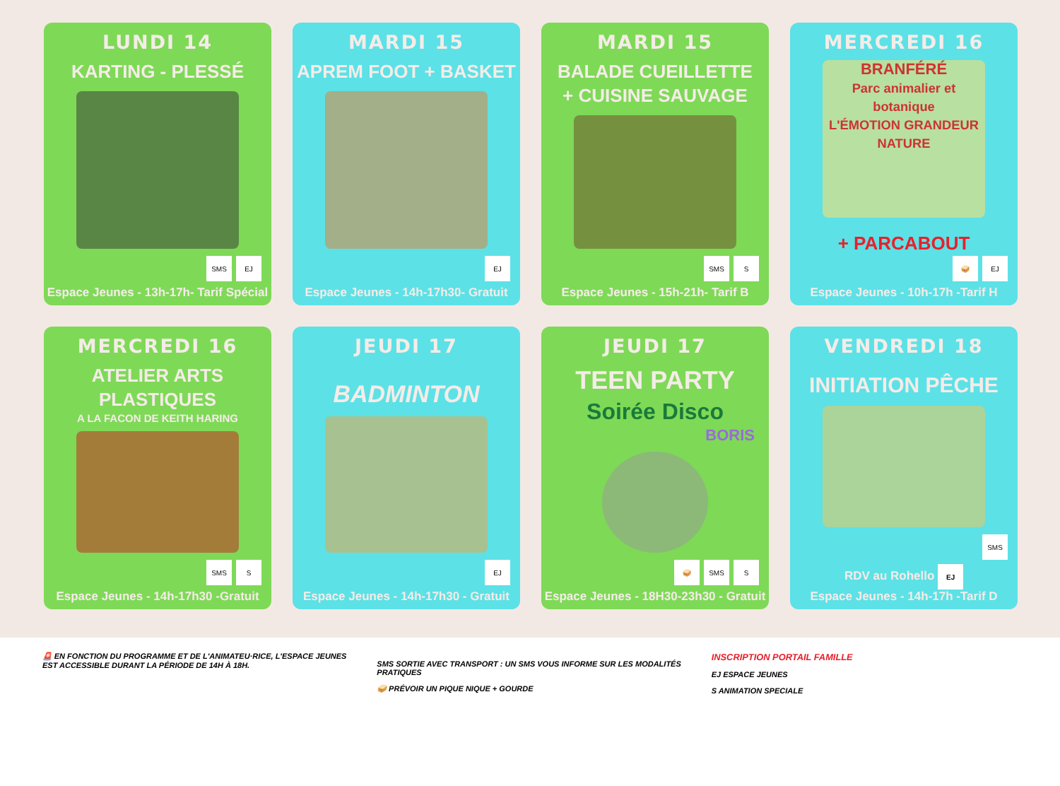LUNDI 14
KARTING - PLESSÉ
SMS EJ
Espace Jeunes - 13h-17h- Tarif Spécial
MARDI 15
APREM FOOT + BASKET
EJ
Espace Jeunes - 14h-17h30- Gratuit
MARDI 15
BALADE CUEILLETTE
+ CUISINE SAUVAGE
SMS S
Espace Jeunes - 15h-21h- Tarif B
MERCREDI 16
BRANFÉRÉ
Parc animalier et botanique
L'ÉMOTION GRANDEUR NATURE
+ PARCABOUT
🥪 EJ
Espace Jeunes - 10h-17h -Tarif H
MERCREDI 16
ATELIER ARTS
PLASTIQUES
A LA FACON DE KEITH HARING
SMS S
Espace Jeunes - 14h-17h30 -Gratuit
JEUDI 17
BADMINTON
EJ
Espace Jeunes - 14h-17h30 - Gratuit
JEUDI 17
TEEN PARTY
Soirée Disco
BORIS
🥪 SMS S
Espace Jeunes - 18H30-23h30 - Gratuit
VENDREDI 18
INITIATION PÊCHE
SMS
RDV au Rohello EJ
Espace Jeunes - 14h-17h -Tarif D
🚨 EN FONCTION DU PROGRAMME ET DE L'ANIMATEU·RICE, L'ESPACE JEUNES EST ACCESSIBLE DURANT LA PÉRIODE DE 14H À 18H.
SMS SORTIE AVEC TRANSPORT : UN SMS VOUS INFORME SUR LES MODALITÉS PRATIQUES
🥪 PRÉVOIR UN PIQUE NIQUE + GOURDE
INSCRIPTION PORTAIL FAMILLE
EJ ESPACE JEUNES
S ANIMATION SPECIALE